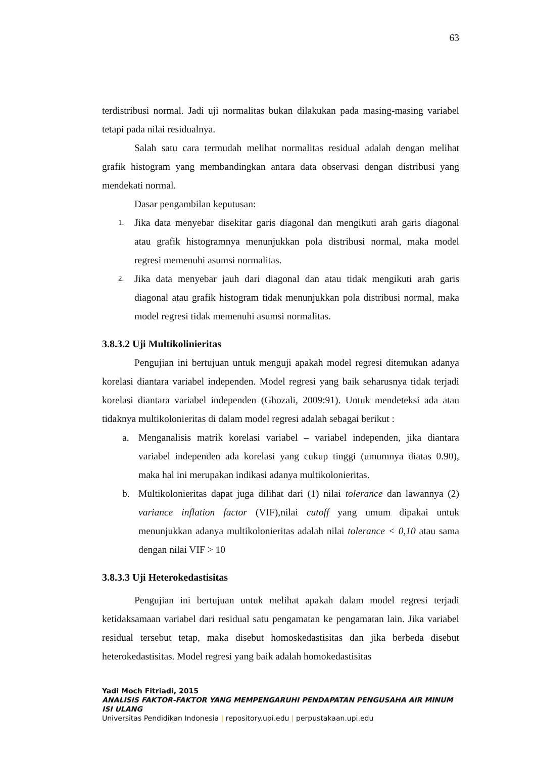63
terdistribusi normal. Jadi uji normalitas bukan dilakukan pada masing-masing variabel tetapi pada nilai residualnya.
Salah satu cara termudah melihat normalitas residual adalah dengan melihat grafik histogram yang membandingkan antara data observasi dengan distribusi yang mendekati normal.
Dasar pengambilan keputusan:
1. Jika data menyebar disekitar garis diagonal dan mengikuti arah garis diagonal atau grafik histogramnya menunjukkan pola distribusi normal, maka model regresi memenuhi asumsi normalitas.
2. Jika data menyebar jauh dari diagonal dan atau tidak mengikuti arah garis diagonal atau grafik histogram tidak menunjukkan pola distribusi normal, maka model regresi tidak memenuhi asumsi normalitas.
3.8.3.2 Uji Multikolinieritas
Pengujian ini bertujuan untuk menguji apakah model regresi ditemukan adanya korelasi diantara variabel independen. Model regresi yang baik seharusnya tidak terjadi korelasi diantara variabel independen (Ghozali, 2009:91). Untuk mendeteksi ada atau tidaknya multikolonieritas di dalam model regresi adalah sebagai berikut :
a. Menganalisis matrik korelasi variabel – variabel independen, jika diantara variabel independen ada korelasi yang cukup tinggi (umumnya diatas 0.90), maka hal ini merupakan indikasi adanya multikolonieritas.
b. Multikolonieritas dapat juga dilihat dari (1) nilai tolerance dan lawannya (2) variance inflation factor (VIF),nilai cutoff yang umum dipakai untuk menunjukkan adanya multikolonieritas adalah nilai tolerance < 0,10 atau sama dengan nilai VIF > 10
3.8.3.3 Uji Heterokedastisitas
Pengujian ini bertujuan untuk melihat apakah dalam model regresi terjadi ketidaksamaan variabel dari residual satu pengamatan ke pengamatan lain. Jika variabel residual tersebut tetap, maka disebut homoskedastisitas dan jika berbeda disebut heterokedastisitas. Model regresi yang baik adalah homokedastisitas
Yadi Moch Fitriadi, 2015
ANALISIS FAKTOR-FAKTOR YANG MEMPENGARUHI PENDAPATAN PENGUSAHA AIR MINUM ISI ULANG
Universitas Pendidikan Indonesia | repository.upi.edu | perpustakaan.upi.edu